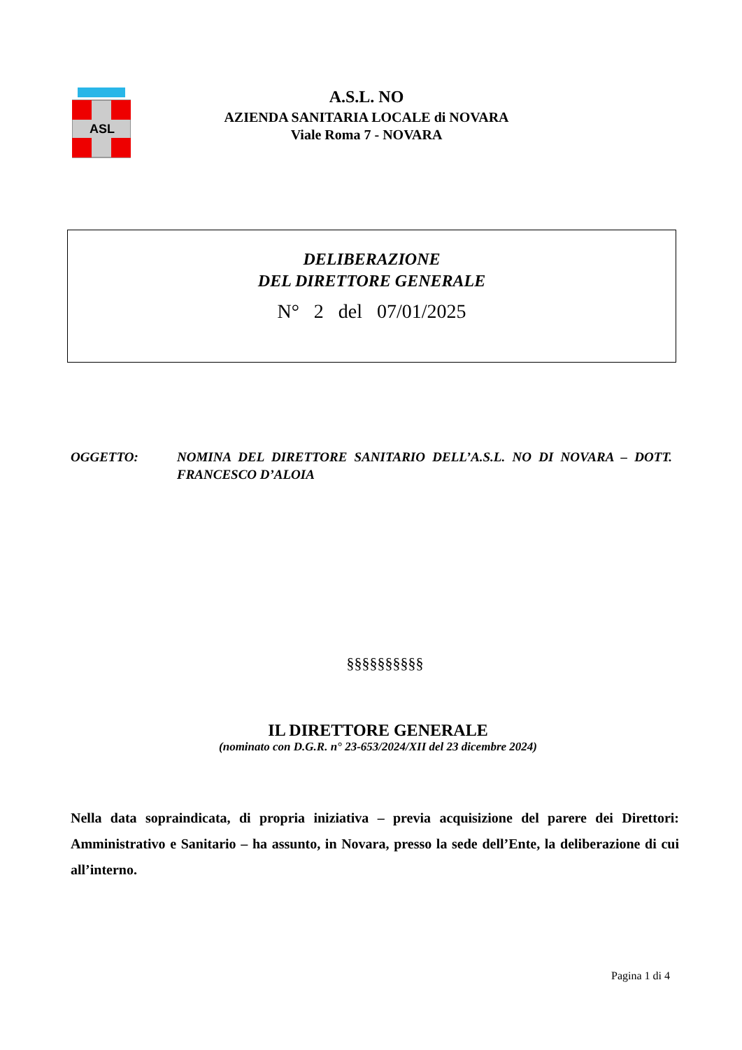ASL
A.S.L. NO
AZIENDA SANITARIA LOCALE di NOVARA
Viale Roma 7 - NOVARA
DELIBERAZIONE
DEL DIRETTORE GENERALE
N° 2 del 07/01/2025
OGGETTO: NOMINA DEL DIRETTORE SANITARIO DELL’A.S.L. NO DI NOVARA – DOTT. FRANCESCO D’ALOIA
§§§§§§§§§§
IL DIRETTORE GENERALE
(nominato con D.G.R. n° 23-653/2024/XII del 23 dicembre 2024)
Nella data sopraindicata, di propria iniziativa – previa acquisizione del parere dei Direttori: Amministrativo e Sanitario – ha assunto, in Novara, presso la sede dell’Ente, la deliberazione di cui all’interno.
Pagina 1 di 4